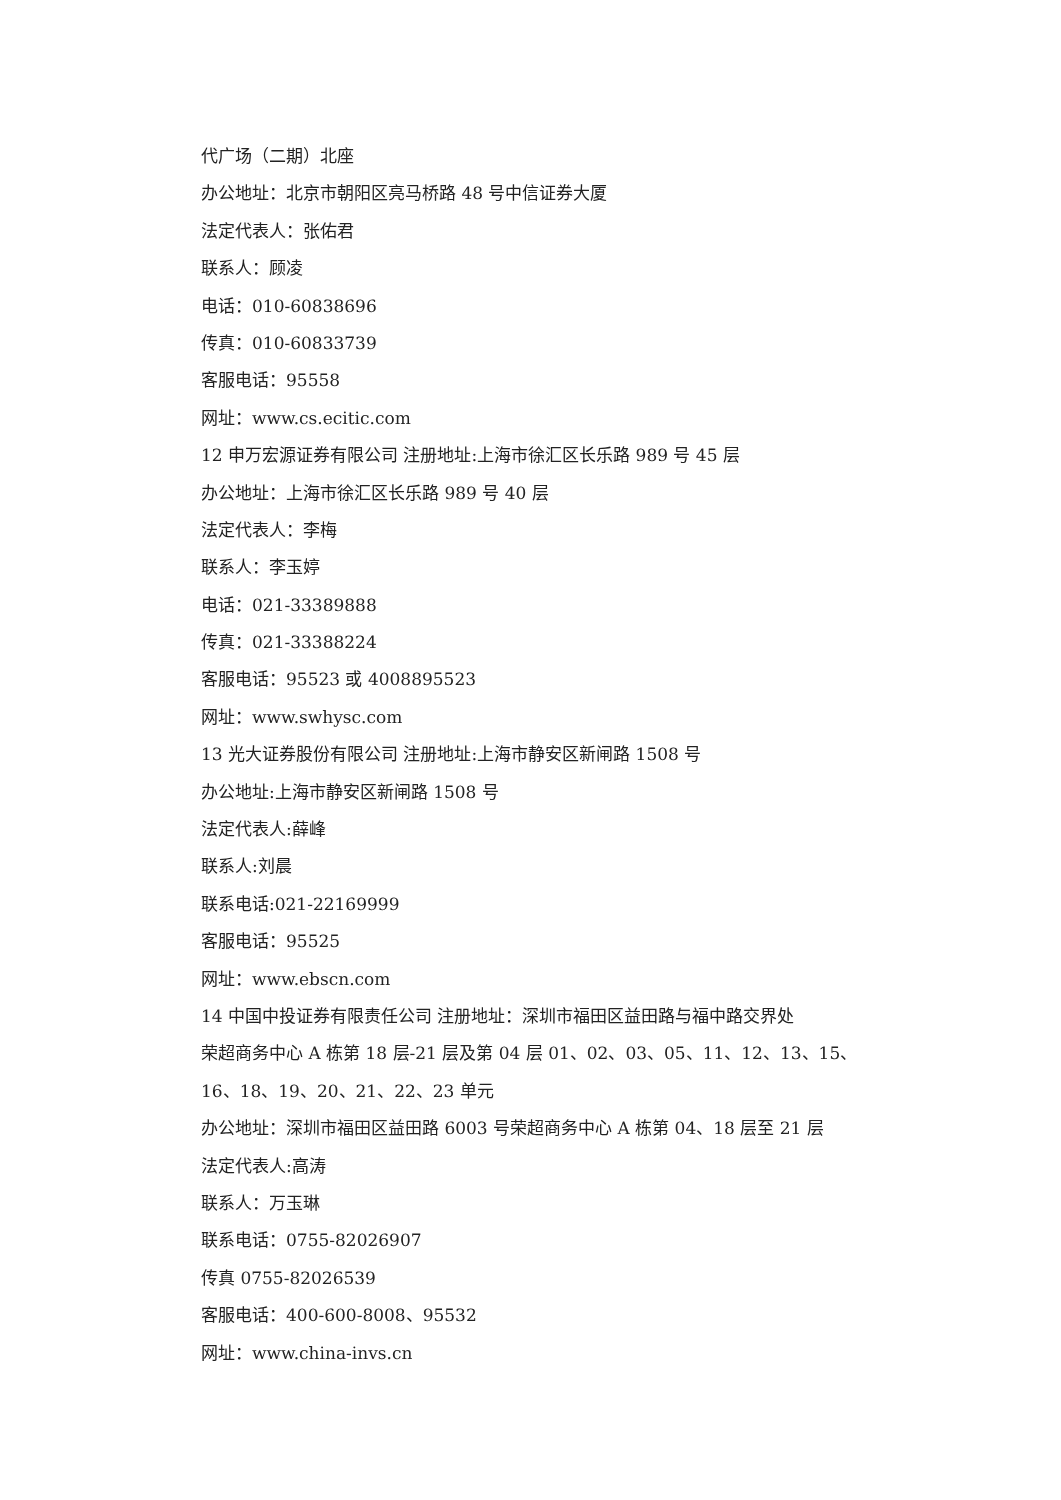代广场（二期）北座
办公地址：北京市朝阳区亮马桥路 48 号中信证券大厦
法定代表人：张佑君
联系人：顾凌
电话：010-60838696
传真：010-60833739
客服电话：95558
网址：www.cs.ecitic.com
12 申万宏源证券有限公司 注册地址:上海市徐汇区长乐路 989 号 45 层
办公地址：上海市徐汇区长乐路 989 号 40 层
法定代表人：李梅
联系人：李玉婷
电话：021-33389888
传真：021-33388224
客服电话：95523 或 4008895523
网址：www.swhysc.com
13 光大证券股份有限公司 注册地址:上海市静安区新闸路 1508 号
办公地址:上海市静安区新闸路 1508 号
法定代表人:薛峰
联系人:刘晨
联系电话:021-22169999
客服电话：95525
网址：www.ebscn.com
14 中国中投证券有限责任公司 注册地址：深圳市福田区益田路与福中路交界处
荣超商务中心 A 栋第 18 层-21 层及第 04 层 01、02、03、05、11、12、13、15、
16、18、19、20、21、22、23 单元
办公地址：深圳市福田区益田路 6003 号荣超商务中心 A 栋第 04、18 层至 21 层
法定代表人:高涛
联系人：万玉琳
联系电话：0755-82026907
传真 0755-82026539
客服电话：400-600-8008、95532
网址：www.china-invs.cn